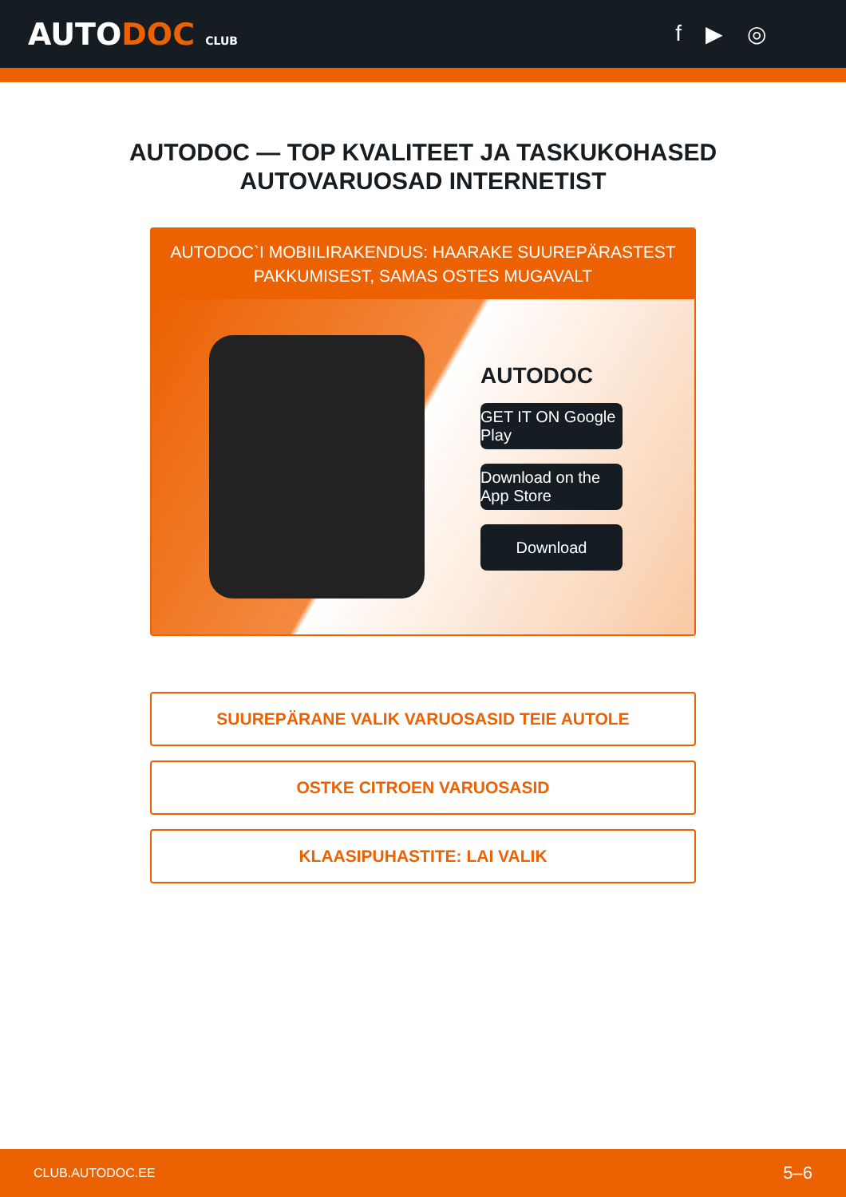AUTODOC CLUB
f ▶ ◎
AUTODOC — TOP KVALITEET JA TASKUKOHASED
AUTOVARUOSAD INTERNETIST
AUTODOC`I MOBIILIRAKENDUS: HAARAKE SUUREPÄRASTEST PAKKUMISEST, SAMAS OSTES MUGAVALT
AUTODOC
GET IT ON Google Play
Download on the App Store
Download
SUUREPÄRANE VALIK VARUOSASID TEIE AUTOLE
OSTKE CITROEN VARUOSASID
KLAASIPUHASTITE: LAI VALIK
CLUB.AUTODOC.EE 5–6